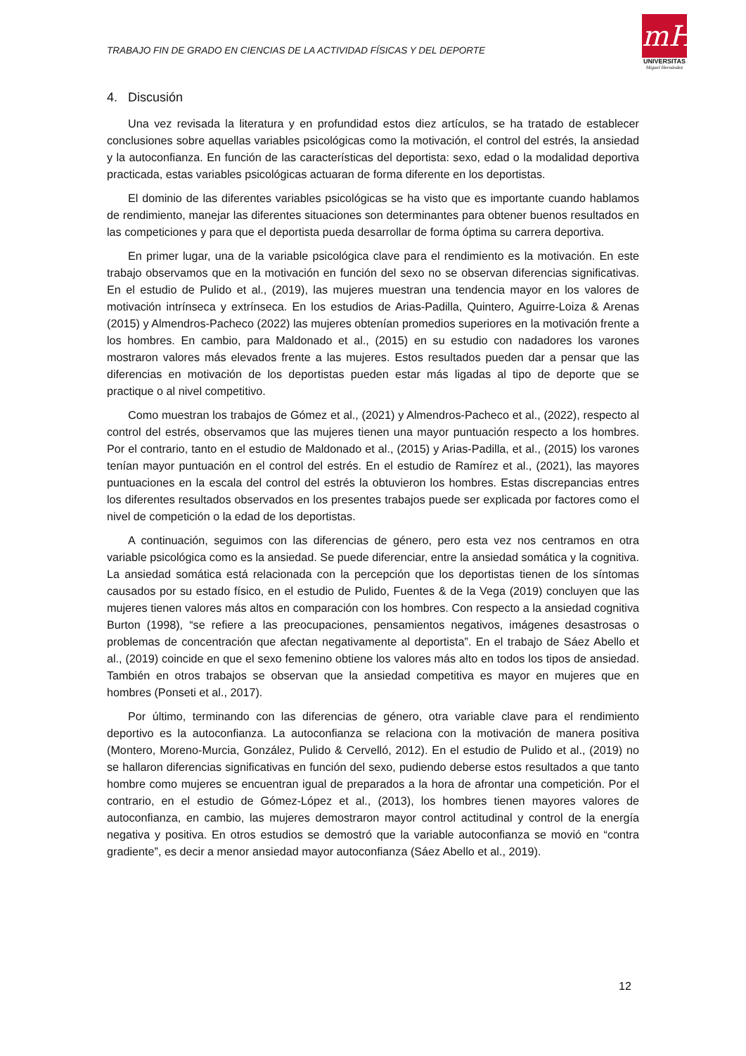TRABAJO FIN DE GRADO EN CIENCIAS DE LA ACTIVIDAD FÍSICAS Y DEL DEPORTE
mH
UNIVERSITAS
Miguel Hernández
4. Discusión
Una vez revisada la literatura y en profundidad estos diez artículos, se ha tratado de establecer conclusiones sobre aquellas variables psicológicas como la motivación, el control del estrés, la ansiedad y la autoconfianza. En función de las características del deportista: sexo, edad o la modalidad deportiva practicada, estas variables psicológicas actuaran de forma diferente en los deportistas.
El dominio de las diferentes variables psicológicas se ha visto que es importante cuando hablamos de rendimiento, manejar las diferentes situaciones son determinantes para obtener buenos resultados en las competiciones y para que el deportista pueda desarrollar de forma óptima su carrera deportiva.
En primer lugar, una de la variable psicológica clave para el rendimiento es la motivación. En este trabajo observamos que en la motivación en función del sexo no se observan diferencias significativas. En el estudio de Pulido et al., (2019), las mujeres muestran una tendencia mayor en los valores de motivación intrínseca y extrínseca. En los estudios de Arias-Padilla, Quintero, Aguirre-Loiza & Arenas (2015) y Almendros-Pacheco (2022) las mujeres obtenían promedios superiores en la motivación frente a los hombres. En cambio, para Maldonado et al., (2015) en su estudio con nadadores los varones mostraron valores más elevados frente a las mujeres. Estos resultados pueden dar a pensar que las diferencias en motivación de los deportistas pueden estar más ligadas al tipo de deporte que se practique o al nivel competitivo.
Como muestran los trabajos de Gómez et al., (2021) y Almendros-Pacheco et al., (2022), respecto al control del estrés, observamos que las mujeres tienen una mayor puntuación respecto a los hombres. Por el contrario, tanto en el estudio de Maldonado et al., (2015) y Arias-Padilla, et al., (2015) los varones tenían mayor puntuación en el control del estrés. En el estudio de Ramírez et al., (2021), las mayores puntuaciones en la escala del control del estrés la obtuvieron los hombres. Estas discrepancias entres los diferentes resultados observados en los presentes trabajos puede ser explicada por factores como el nivel de competición o la edad de los deportistas.
A continuación, seguimos con las diferencias de género, pero esta vez nos centramos en otra variable psicológica como es la ansiedad. Se puede diferenciar, entre la ansiedad somática y la cognitiva. La ansiedad somática está relacionada con la percepción que los deportistas tienen de los síntomas causados por su estado físico, en el estudio de Pulido, Fuentes & de la Vega (2019) concluyen que las mujeres tienen valores más altos en comparación con los hombres. Con respecto a la ansiedad cognitiva Burton (1998), “se refiere a las preocupaciones, pensamientos negativos, imágenes desastrosas o problemas de concentración que afectan negativamente al deportista”. En el trabajo de Sáez Abello et al., (2019) coincide en que el sexo femenino obtiene los valores más alto en todos los tipos de ansiedad. También en otros trabajos se observan que la ansiedad competitiva es mayor en mujeres que en hombres (Ponseti et al., 2017).
Por último, terminando con las diferencias de género, otra variable clave para el rendimiento deportivo es la autoconfianza. La autoconfianza se relaciona con la motivación de manera positiva (Montero, Moreno-Murcia, González, Pulido & Cervelló, 2012). En el estudio de Pulido et al., (2019) no se hallaron diferencias significativas en función del sexo, pudiendo deberse estos resultados a que tanto hombre como mujeres se encuentran igual de preparados a la hora de afrontar una competición. Por el contrario, en el estudio de Gómez-López et al., (2013), los hombres tienen mayores valores de autoconfianza, en cambio, las mujeres demostraron mayor control actitudinal y control de la energía negativa y positiva. En otros estudios se demostró que la variable autoconfianza se movió en “contra gradiente”, es decir a menor ansiedad mayor autoconfianza (Sáez Abello et al., 2019).
12